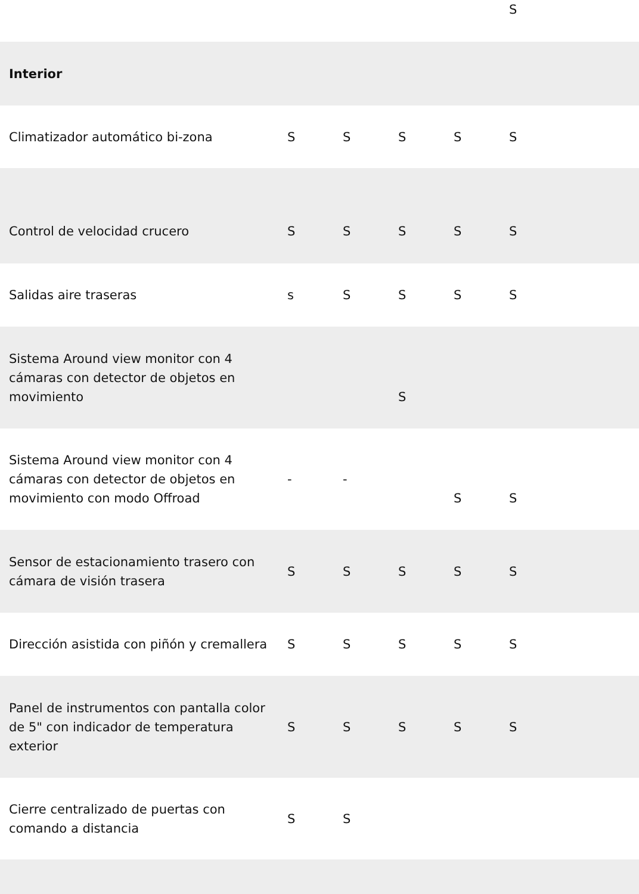| | | | | | S | |
| Interior | | | | | | |
| Climatizador automático bi-zona | S | S | S | S | S | |
| Control de velocidad crucero | S | S | S | S | S | |
| Salidas aire traseras | s | S | S | S | S | |
| Sistema Around view monitor con 4 cámaras con detector de objetos en movimiento | | | S | | | |
| Sistema Around view monitor con 4 cámaras con detector de objetos en movimiento con modo Offroad | - | - | | S | S | |
| Sensor de estacionamiento trasero con cámara de visión trasera | S | S | S | S | S | |
| Dirección asistida con piñón y cremallera | S | S | S | S | S | |
| Panel de instrumentos con pantalla color de 5" con indicador de temperatura exterior | S | S | S | S | S | |
| Cierre centralizado de puertas con comando a distancia | S | S | | | | |